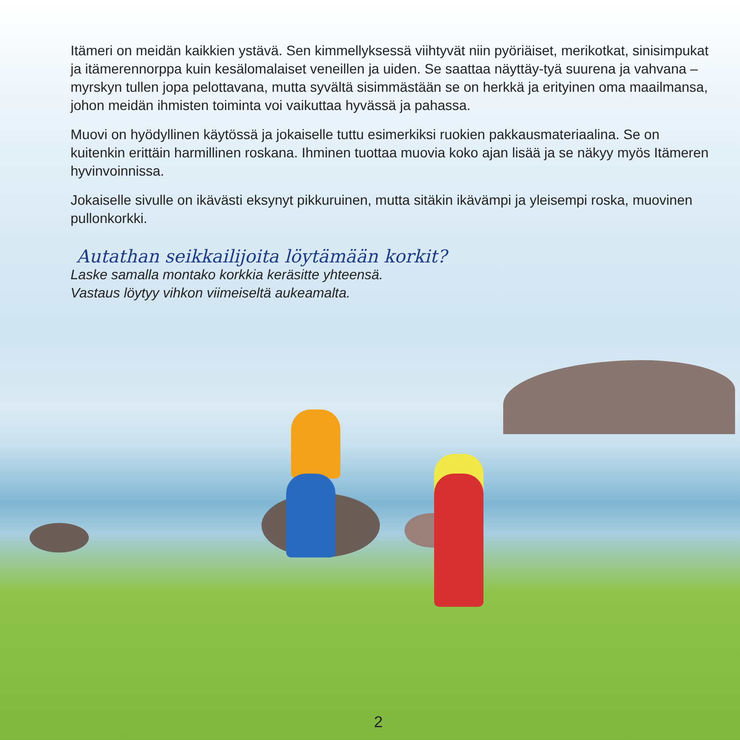Itämeri on meidän kaikkien ystävä. Sen kimmellyksessä viihtyvät niin pyöriäiset, merikotkat, sinisimpukat ja itämerennorppa kuin kesälomalaiset veneillen ja uiden. Se saattaa näyttäy-tyä suurena ja vahvana – myrskyn tullen jopa pelottavana, mutta syvältä sisimmästään se on herkkä ja erityinen oma maailmansa, johon meidän ihmisten toiminta voi vaikuttaa hyvässä ja pahassa.
Muovi on hyödyllinen käytössä ja jokaiselle tuttu esimerkiksi ruokien pakkausmateriaalina. Se on kuitenkin erittäin harmillinen roskana. Ihminen tuottaa muovia koko ajan lisää ja se näkyy myös Itämeren hyvinvoinnissa.
Jokaiselle sivulle on ikävästi eksynyt pikkuruinen, mutta sitäkin ikävämpi ja yleisempi roska, muovinen pullonkorkki.
Autathan seikkailijoita löytämään korkit?
Laske samalla montako korkkia keräsitte yhteensä.
Vastaus löytyy vihkon viimeiseltä aukeamalta.
2